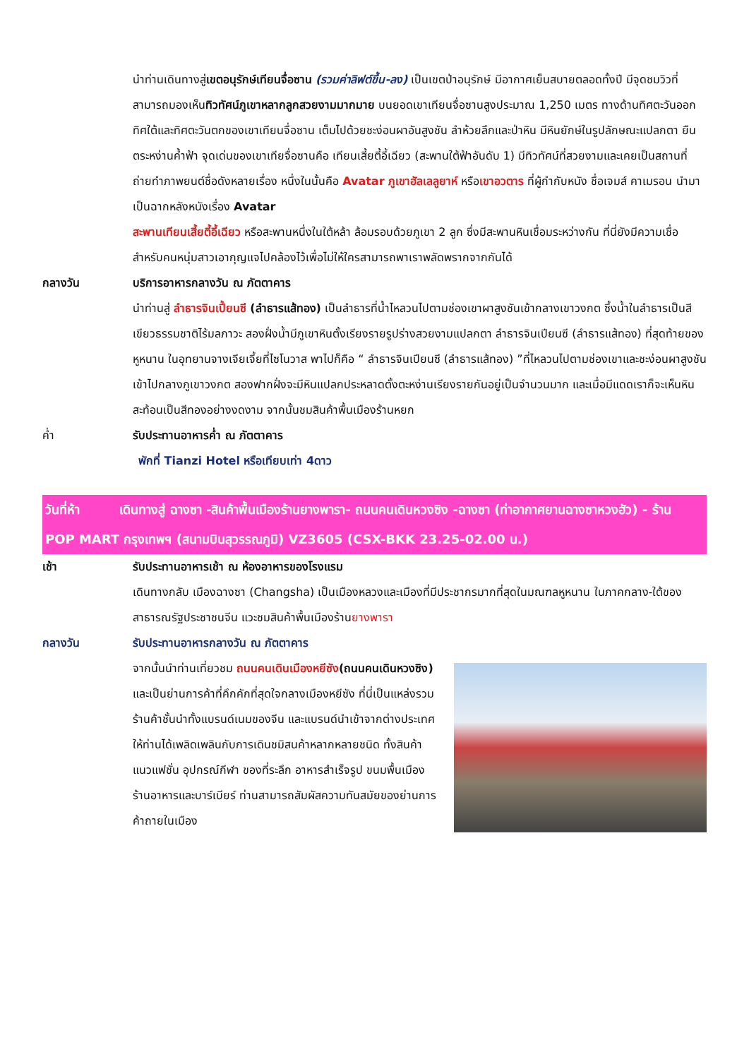นำท่านเดินทางสู่เขตอนุรักษ์เทียนจื่อซาน (รวมค่าลิฟต์ขึ้น-ลง) เป็นเขตป่าอนุรักษ์ มีอากาศเย็นสบายตลอดทั้งปี มีจุดชมวิวที่สามารถมองเห็นทิวทัศน์ภูเขาหลากลูกสวยงามมากมาย บนยอดเขาเทียนจื่อซานสูงประมาณ 1,250 เมตร ทางด้านทิศตะวันออก ทิศใต้และทิศตะวันตกของเขาเทียนจื่อซาน เต็มไปด้วยชะง่อนผาอันสูงชัน ลำห้วยลึกและป่าหิน มีหินยักษ์ในรูปลักษณะแปลกตา ยืนตระหง่านค้ำฟ้า จุดเด่นของเขาเทียจื่อซานคือ เทียนเสี้ยตี้อี้เฉียว (สะพานใต้ฟ้าอันดับ 1) มีทิวทัศน์ที่สวยงามและเคยเป็นสถานที่ถ่ายทำภาพยนต์ชื่อดังหลายเรื่อง หนึ่งในนั้นคือ Avatar ภูเขาฮัลเลลูยาห์ หรือเขาอวตาร ที่ผู้กำกับหนัง ชื่อเจมส์ คาเมรอน นำมาเป็นฉากหลังหนังเรื่อง Avatar
สะพานเทียนเสี้ยตี้อี้เฉียว หรือสะพานหนึ่งในใต้หล้า ล้อมรอบด้วยภูเขา 2 ลูก ซึ่งมีสะพานหินเชื่อมระหว่างกัน ที่นี่ยังมีความเชื่อสำหรับคนหนุ่มสาวเอากุญแจไปคล้องไว้เพื่อไม่ให้ใครสามารถพาเราพลัดพรากจากกันได้
กลางวัน บริการอาหารกลางวัน ณ ภัตตาคาร
นำท่านสู่ ลำธารจินเปี้ยนซี (ลำธารแส้ทอง) เป็นลำธารที่น้ำไหลวนไปตามช่องเขาผาสูงชันเข้ากลางเขาวงกต ซึ้งน้ำในลำธารเป็นสีเขียวธรรมชาติไร้มลภาวะ สองฝั่งน้ำมีภูเขาหินตั้งเรียงรายรูปร่างสวยงามแปลกตา ลำธารจินเปียนซี (ลำธารแส้ทอง) ที่สุดท้ายของหูหนาน ในอุทยานจางเจียเจี้ยที่ไซโนวาส พาไปก็คือ “ ลำธารจินเปียนซี (ลำธารแส้ทอง) ”ที่ไหลวนไปตามช่องเขาและชะง่อนผาสูงชันเข้าไปกลางภูเขาวงกต สองฟากฝั่งจะมีหินแปลกประหลาดตั้งตะหง่านเรียงรายกันอยู่เป็นจำนวนมาก และเมื่อมีแดดเราก็จะเห็นหินสะท้อนเป็นสีทองอย่างงดงาม จากนั้นชมสินค้าพื้นเมืองร้านหยก
ค่ำ รับประทานอาหารค่ำ ณ ภัตตาคาร
พักที่ Tianzi Hotel หรือเทียบเท่า 4ดาว
วันที่ห้า เดินทางสู่ ฉางซา -สินค้าพื้นเมืองร้านยางพารา- ถนนคนเดินหวงซิง -ฉางซา (ท่าอากาศยานฉางซาหวงฮัว) - ร้าน POP MART กรุงเทพฯ (สนามบินสุวรรณภูมิ) VZ3605 (CSX-BKK 23.25-02.00 น.)
เช้า รับประทานอาหารเช้า ณ ห้องอาหารของโรงแรม
เดินทางกลับ เมืองฉางซา (Changsha) เป็นเมืองหลวงและเมืองที่มีประชากรมากที่สุดในมณฑลหูหนาน ในภาคกลาง-ใต้ของสาธารณรัฐประชาชนจีน แวะชมสินค้าพื้นเมืองร้านยางพารา
กลางวัน รับประทานอาหารกลางวัน ณ ภัตตาคาร
จากนั้นนำท่านเที่ยวชม ถนนคนเดินเมืองหยีซัง(ถนนคนเดินหวงซิง) และเป็นย่านการค้าที่คึกคักที่สุดใจกลางเมืองหยีซัง ที่นี่เป็นแหล่งรวมร้านค้าชั้นนำทั้งแบรนด์เนมของจีน และแบรนด์นำเข้าจากต่างประเทศ ให้ท่านได้เพลิดเพลินกับการเดินชมิสนค้าหลากหลายชนิด ทั้งสินค้าแนวแฟชั่น อุปกรณ์กีฬา ของที่ระลึก อาหารสำเร็จรูป ขนมพื้นเมือง ร้านอาหารและบาร์เบียร์ ท่านสามารถสัมผัสความทันสมัยของย่านการค้าถายในเมือง